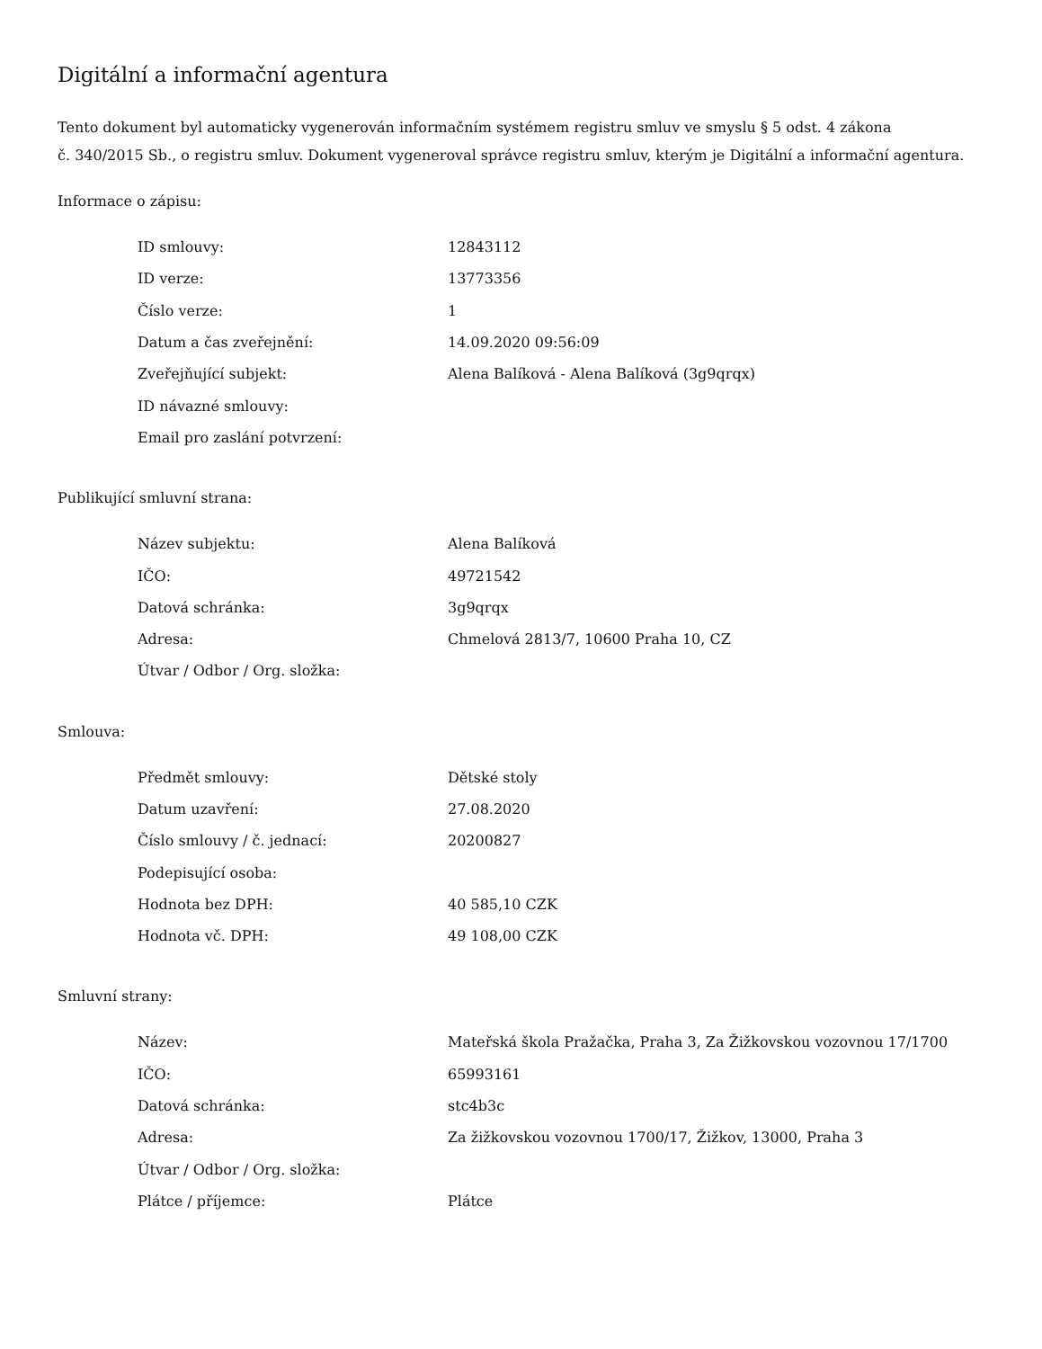Digitální a informační agentura
Tento dokument byl automaticky vygenerován informačním systémem registru smluv ve smyslu § 5 odst. 4 zákona
č. 340/2015 Sb., o registru smluv. Dokument vygeneroval správce registru smluv, kterým je Digitální a informační agentura.
Informace o zápisu:
| ID smlouvy: | 12843112 |
| ID verze: | 13773356 |
| Číslo verze: | 1 |
| Datum a čas zveřejnění: | 14.09.2020 09:56:09 |
| Zveřejňující subjekt: | Alena Balíková - Alena Balíková (3g9qrqx) |
| ID návazné smlouvy: | |
| Email pro zaslání potvrzení: | |
Publikující smluvní strana:
| Název subjektu: | Alena Balíková |
| IČO: | 49721542 |
| Datová schránka: | 3g9qrqx |
| Adresa: | Chmelová 2813/7, 10600 Praha 10, CZ |
| Útvar / Odbor / Org. složka: | |
Smlouva:
| Předmět smlouvy: | Dětské stoly |
| Datum uzavření: | 27.08.2020 |
| Číslo smlouvy / č. jednací: | 20200827 |
| Podepisující osoba: | |
| Hodnota bez DPH: | 40 585,10 CZK |
| Hodnota vč. DPH: | 49 108,00 CZK |
Smluvní strany:
| Název: | Mateřská škola Pražačka, Praha 3, Za Žižkovskou vozovnou 17/1700 |
| IČO: | 65993161 |
| Datová schránka: | stc4b3c |
| Adresa: | Za žižkovskou vozovnou 1700/17, Žižkov, 13000, Praha 3 |
| Útvar / Odbor / Org. složka: | |
| Plátce / příjemce: | Plátce |